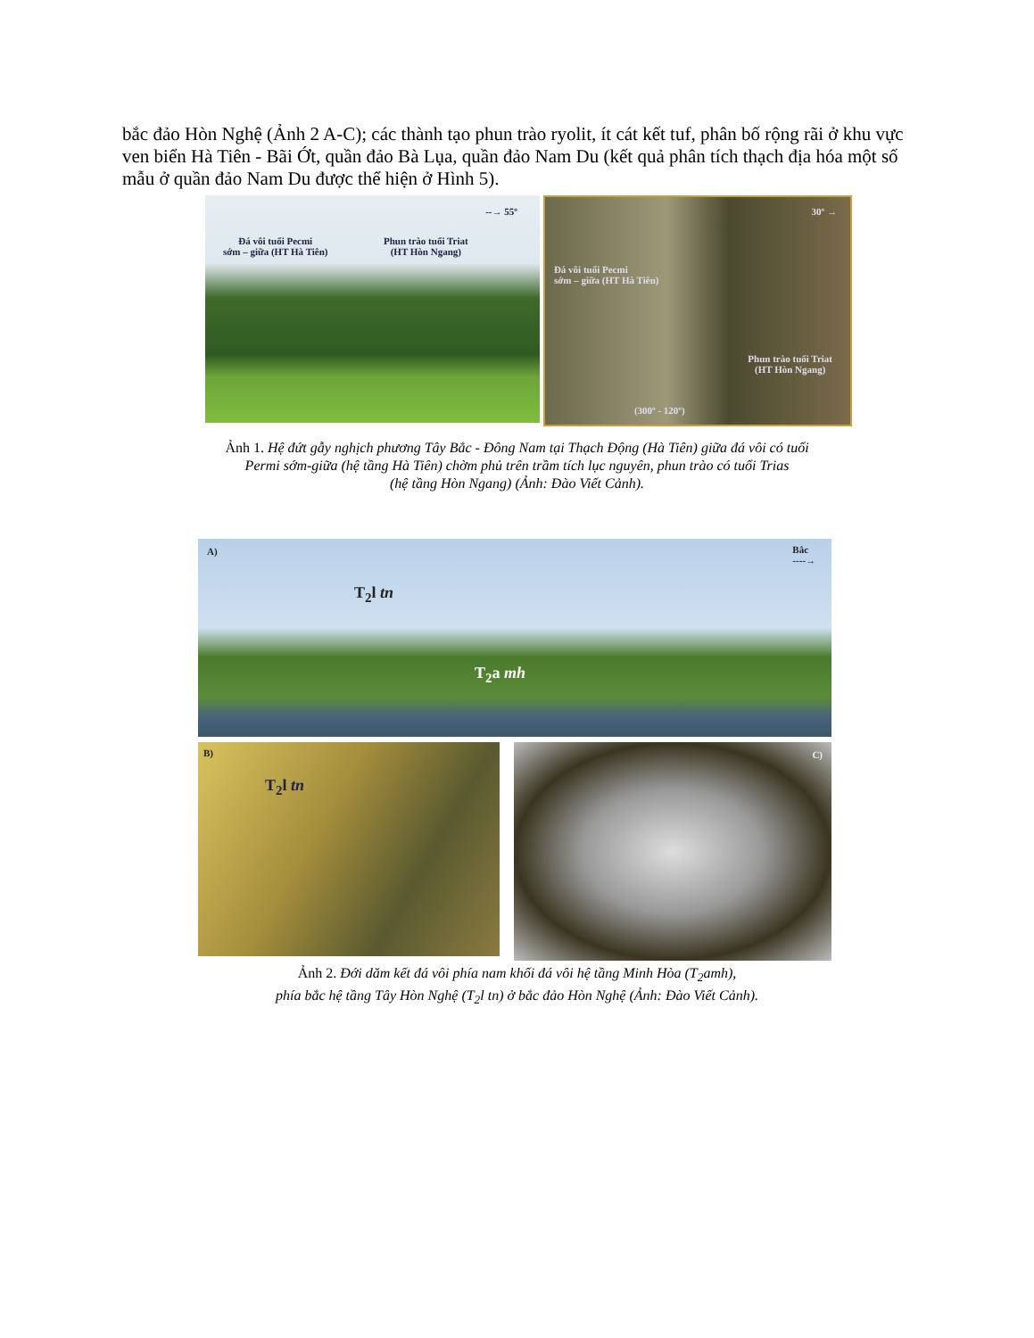bắc đảo Hòn Nghệ (Ảnh 2 A-C); các thành tạo phun trào ryolit, ít cát kết tuf, phân bố rộng rãi ở khu vực ven biển Hà Tiên - Bãi Ớt, quần đảo Bà Lụa, quần đảo Nam Du (kết quả phân tích thạch địa hóa một số mẫu ở quần đảo Nam Du được thể hiện ở Hình 5).
--→ 55º
Đá vôi tuổi Pecmi
sớm – giữa (HT Hà Tiên)
Phun trào tuổi Triat
(HT Hòn Ngang)
30º →
Đá vôi tuổi Pecmi
sớm – giữa (HT Hà Tiên)
Phun trào tuổi Triat
(HT Hòn Ngang)
(300º - 120º)
Ảnh 1. Hệ đứt gẫy nghịch phương Tây Bắc - Đông Nam tại Thạch Động (Hà Tiên) giữa đá vôi có tuổi
Permi sớm-giữa (hệ tầng Hà Tiên) chờm phủ trên trầm tích lục nguyên, phun trào có tuổi Trias
(hệ tầng Hòn Ngang) (Ảnh: Đào Viết Cảnh).
A) Bắc
----→
T<sub>2</sub>l tn
T<sub>2</sub>a mh
B)
T<sub>2</sub>l tn
C)
Ảnh 2. Đới dăm kết đá vôi phía nam khối đá vôi hệ tầng Minh Hòa (T<sub>2</sub>amh),
phía bắc hệ tầng Tây Hòn Nghệ (T<sub>2</sub>l tn) ở bắc đảo Hòn Nghệ (Ảnh: Đào Viết Cảnh).